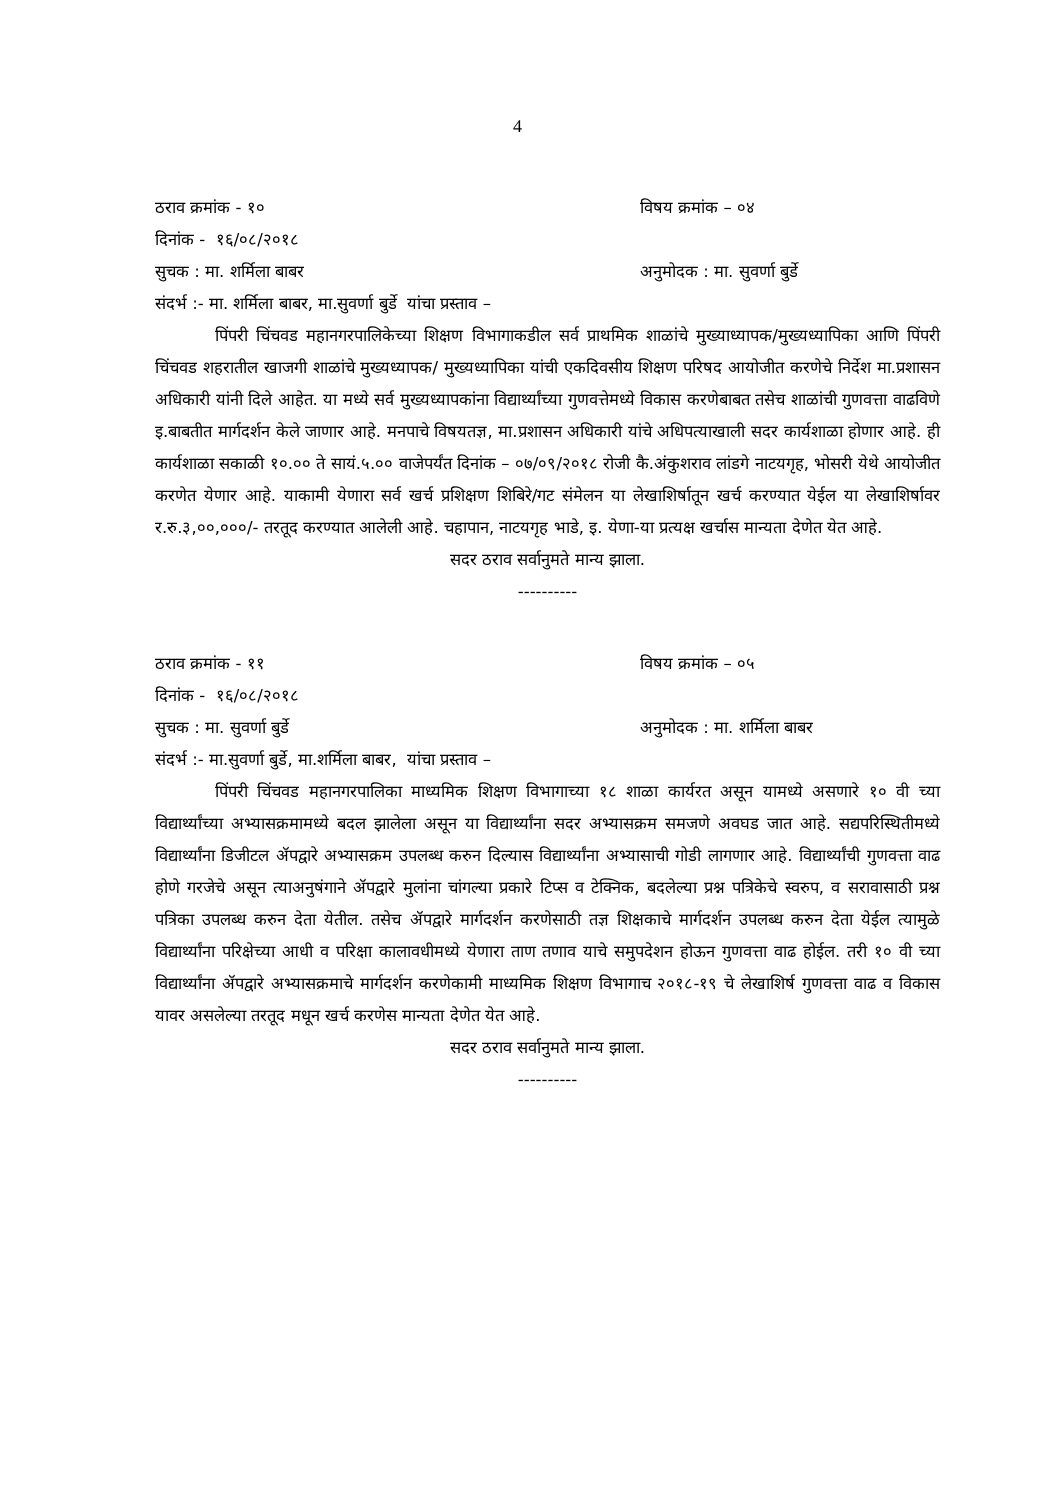4
ठराव क्रमांक - १० विषय क्रमांक – ०४
दिनांक - १६/०८/२०१८
सुचक : मा. शर्मिला बाबर अनुमोदक : मा. सुवर्णा बुर्डे
संदर्भ :- मा. शर्मिला बाबर, मा.सुवर्णा बुर्डे यांचा प्रस्ताव –
पिंपरी चिंचवड महानगरपालिकेच्या शिक्षण विभागाकडील सर्व प्राथमिक शाळांचे मुख्याध्यापक/मुख्यध्यापिका आणि पिंपरी चिंचवड शहरातील खाजगी शाळांचे मुख्यध्यापक/ मुख्यध्यापिका यांची एकदिवसीय शिक्षण परिषद आयोजीत करणेचे निर्देश मा.प्रशासन अधिकारी यांनी दिले आहेत. या मध्ये सर्व मुख्यध्यापकांना विद्यार्थ्यांच्या गुणवत्तेमध्ये विकास करणेबाबत तसेच शाळांची गुणवत्ता वाढविणे इ.बाबतीत मार्गदर्शन केले जाणार आहे. मनपाचे विषयतज्ञ, मा.प्रशासन अधिकारी यांचे अधिपत्याखाली सदर कार्यशाळा होणार आहे. ही कार्यशाळा सकाळी १०.०० ते सायं.५.०० वाजेपर्यंत दिनांक – ०७/०९/२०१८ रोजी कै.अंकुशराव लांडगे नाटयगृह, भोसरी येथे आयोजीत करणेत येणार आहे. याकामी येणारा सर्व खर्च प्रशिक्षण शिबिरे/गट संमेलन या लेखाशिर्षातून खर्च करण्यात येईल या लेखाशिर्षावर र.रु.३,००,०००/- तरतूद करण्यात आलेली आहे. चहापान, नाटयगृह भाडे, इ. येणा-या प्रत्यक्ष खर्चास मान्यता देणेत येत आहे.
सदर ठराव सर्वानुमते मान्य झाला.
----------
ठराव क्रमांक - ११ विषय क्रमांक – ०५
दिनांक - १६/०८/२०१८
सुचक : मा. सुवर्णा बुर्डे अनुमोदक : मा. शर्मिला बाबर
संदर्भ :- मा.सुवर्णा बुर्डे, मा.शर्मिला बाबर, यांचा प्रस्ताव –
पिंपरी चिंचवड महानगरपालिका माध्यमिक शिक्षण विभागाच्या १८ शाळा कार्यरत असून यामध्ये असणारे १० वी च्या विद्यार्थ्यांच्या अभ्यासक्रमामध्ये बदल झालेला असून या विद्यार्थ्यांना सदर अभ्यासक्रम समजणे अवघड जात आहे. सद्यपरिस्थितीमध्ये विद्यार्थ्यांना डिजीटल ॲपद्वारे अभ्यासक्रम उपलब्ध करुन दिल्यास विद्यार्थ्यांना अभ्यासाची गोडी लागणार आहे. विद्यार्थ्यांची गुणवत्ता वाढ होणे गरजेचे असून त्याअनुषंगाने ॲपद्वारे मुलांना चांगल्या प्रकारे टिप्स व टेक्निक, बदलेल्या प्रश्न पत्रिकेचे स्वरुप, व सरावासाठी प्रश्न पत्रिका उपलब्ध करुन देता येतील. तसेच ॲपद्वारे मार्गदर्शन करणेसाठी तज्ञ शिक्षकाचे मार्गदर्शन उपलब्ध करुन देता येईल त्यामुळे विद्यार्थ्यांना परिक्षेच्या आधी व परिक्षा कालावधीमध्ये येणारा ताण तणाव याचे समुपदेशन होऊन गुणवत्ता वाढ होईल. तरी १० वी च्या विद्यार्थ्यांना ॲपद्वारे अभ्यासक्रमाचे मार्गदर्शन करणेकामी माध्यमिक शिक्षण विभागाच २०१८-१९ चे लेखाशिर्ष गुणवत्ता वाढ व विकास यावर असलेल्या तरतूद मधून खर्च करणेस मान्यता देणेत येत आहे.
सदर ठराव सर्वानुमते मान्य झाला.
----------